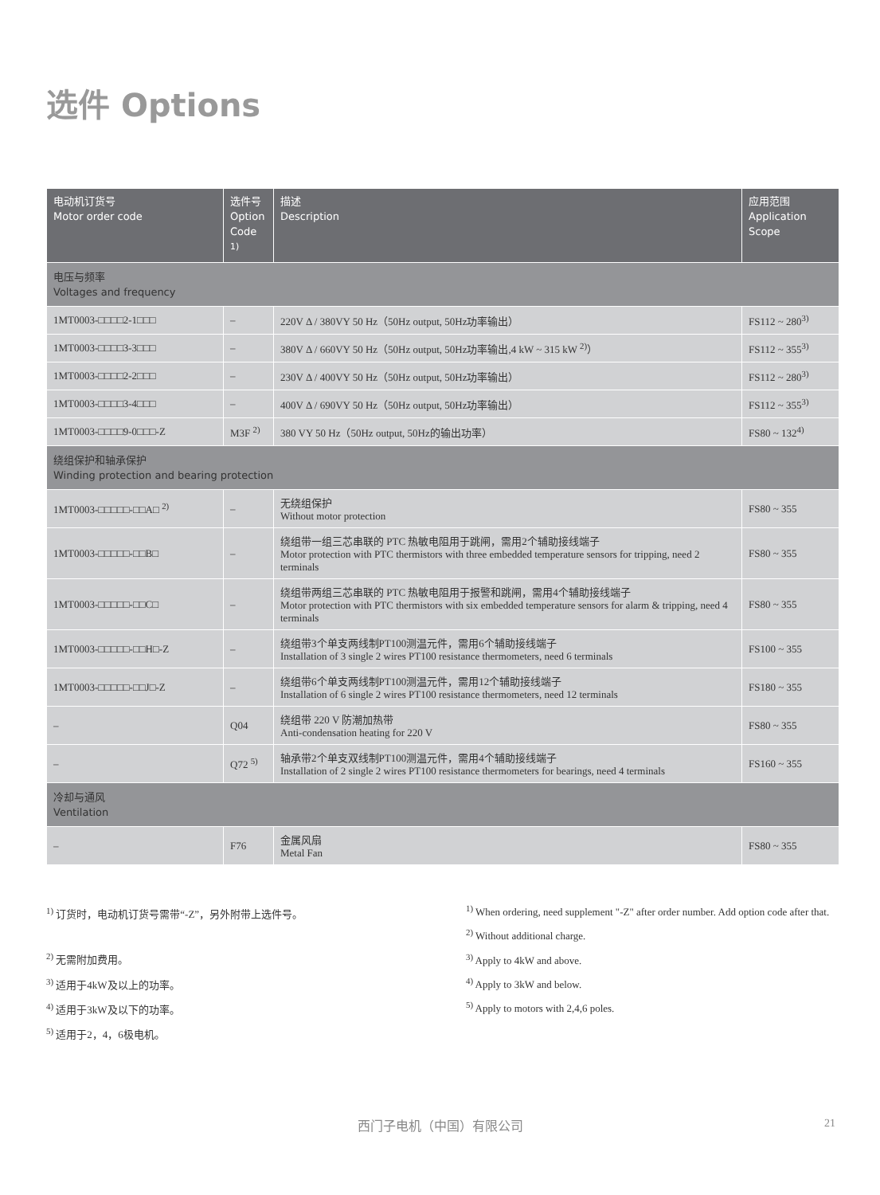选件 Options
| 电动机订货号 Motor order code | 选件号 Option Code <sup>1)</sup> | 描述 Description | 应用范围 Application Scope |
| --- | --- | --- | --- |
| 电压与频率 Voltages and frequency | | | |
| 1MT0003-□□□□2-1□□□ | – | 220V Δ / 380VY 50 Hz（50Hz output, 50Hz功率输出） | FS112 ~ 280<sup>3)</sup> |
| 1MT0003-□□□□3-3□□□ | – | 380V Δ / 660VY 50 Hz（50Hz output, 50Hz功率输出,4 kW ~ 315 kW <sup>2)</sup>） | FS112 ~ 355<sup>3)</sup> |
| 1MT0003-□□□□2-2□□□ | – | 230V Δ / 400VY 50 Hz（50Hz output, 50Hz功率输出） | FS112 ~ 280<sup>3)</sup> |
| 1MT0003-□□□□3-4□□□ | – | 400V Δ / 690VY 50 Hz（50Hz output, 50Hz功率输出） | FS112 ~ 355<sup>3)</sup> |
| 1MT0003-□□□□9-0□□□-Z | M3F <sup>2)</sup> | 380 VY 50 Hz（50Hz output, 50Hz的输出功率） | FS80 ~ 132<sup>4)</sup> |
| 绕组保护和轴承保护 Winding protection and bearing protection | | | |
| 1MT0003-□□□□□-□□A□ <sup>2)</sup> | – | 无绕组保护 Without motor protection | FS80 ~ 355 |
| 1MT0003-□□□□□-□□B□ | – | 绕组带一组三芯串联的 PTC 热敏电阻用于跳闸，需用2个辅助接线端子 Motor protection with PTC thermistors with three embedded temperature sensors for tripping, need 2 terminals | FS80 ~ 355 |
| 1MT0003-□□□□□-□□C□ | – | 绕组带两组三芯串联的 PTC 热敏电阻用于报警和跳闸，需用4个辅助接线端子 Motor protection with PTC thermistors with six embedded temperature sensors for alarm & tripping, need 4 terminals | FS80 ~ 355 |
| 1MT0003-□□□□□-□□H□-Z | – | 绕组带3个单支两线制PT100测温元件，需用6个辅助接线端子 Installation of 3 single 2 wires PT100 resistance thermometers, need 6 terminals | FS100 ~ 355 |
| 1MT0003-□□□□□-□□J□-Z | – | 绕组带6个单支两线制PT100测温元件，需用12个辅助接线端子 Installation of 6 single 2 wires PT100 resistance thermometers, need 12 terminals | FS180 ~ 355 |
| – | Q04 | 绕组带 220 V 防潮加热带 Anti-condensation heating for 220 V | FS80 ~ 355 |
| – | Q72 <sup>5)</sup> | 轴承带2个单支双线制PT100测温元件，需用4个辅助接线端子 Installation of 2 single 2 wires PT100 resistance thermometers for bearings, need 4 terminals | FS160 ~ 355 |
| 冷却与通风 Ventilation | | | |
| – | F76 | 金属风扇 Metal Fan | FS80 ~ 355 |
<sup>1)</sup> 订货时，电动机订货号需带“-Z”，另外附带上选件号。
<sup>2)</sup> 无需附加费用。
<sup>3)</sup> 适用于4kW及以上的功率。
<sup>4)</sup> 适用于3kW及以下的功率。
<sup>5)</sup> 适用于2，4，6极电机。
<sup>1)</sup> When ordering, need supplement "-Z" after order number. Add option code after that.
<sup>2)</sup> Without additional charge.
<sup>3)</sup> Apply to 4kW and above.
<sup>4)</sup> Apply to 3kW and below.
<sup>5)</sup> Apply to motors with 2,4,6 poles.
西门子电机（中国）有限公司 21